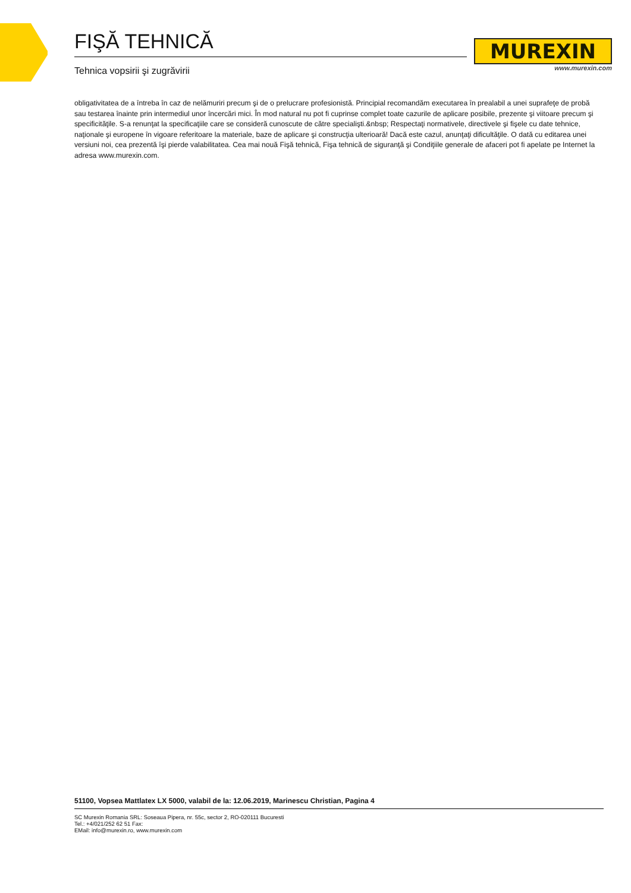FIŞĂ TEHNICĂ
Tehnica vopsirii şi zugrăvirii
MUREXIN
www.murexin.com
obligativitatea de a întreba în caz de nelămuriri precum şi de o prelucrare profesionistă. Principial recomandăm executarea în prealabil a unei suprafeţe de probă sau testarea înainte prin intermediul unor încercări mici. În mod natural nu pot fi cuprinse complet toate cazurile de aplicare posibile, prezente şi viitoare precum şi specificităţile. S-a renunţat la specificaţiile care se consideră cunoscute de către specialişti.&nbsp; Respectaţi normativele, directivele şi fişele cu date tehnice, naţionale şi europene în vigoare referitoare la materiale, baze de aplicare şi construcţia ulterioară! Dacă este cazul, anunţaţi dificultăţile. O dată cu editarea unei versiuni noi, cea prezentă îşi pierde valabilitatea. Cea mai nouă Fişă tehnică, Fişa tehnică de siguranţă şi Condiţiile generale de afaceri pot fi apelate pe Internet la adresa www.murexin.com.
51100, Vopsea Mattlatex LX 5000, valabil de la: 12.06.2019, Marinescu Christian, Pagina 4
SC Murexin Romania SRL: Soseaua Pipera, nr. 55c, sector 2, RO-020111 Bucuresti
Tel.: +4/021/252 62 51 Fax:
EMail: info@murexin.ro, www.murexin.com